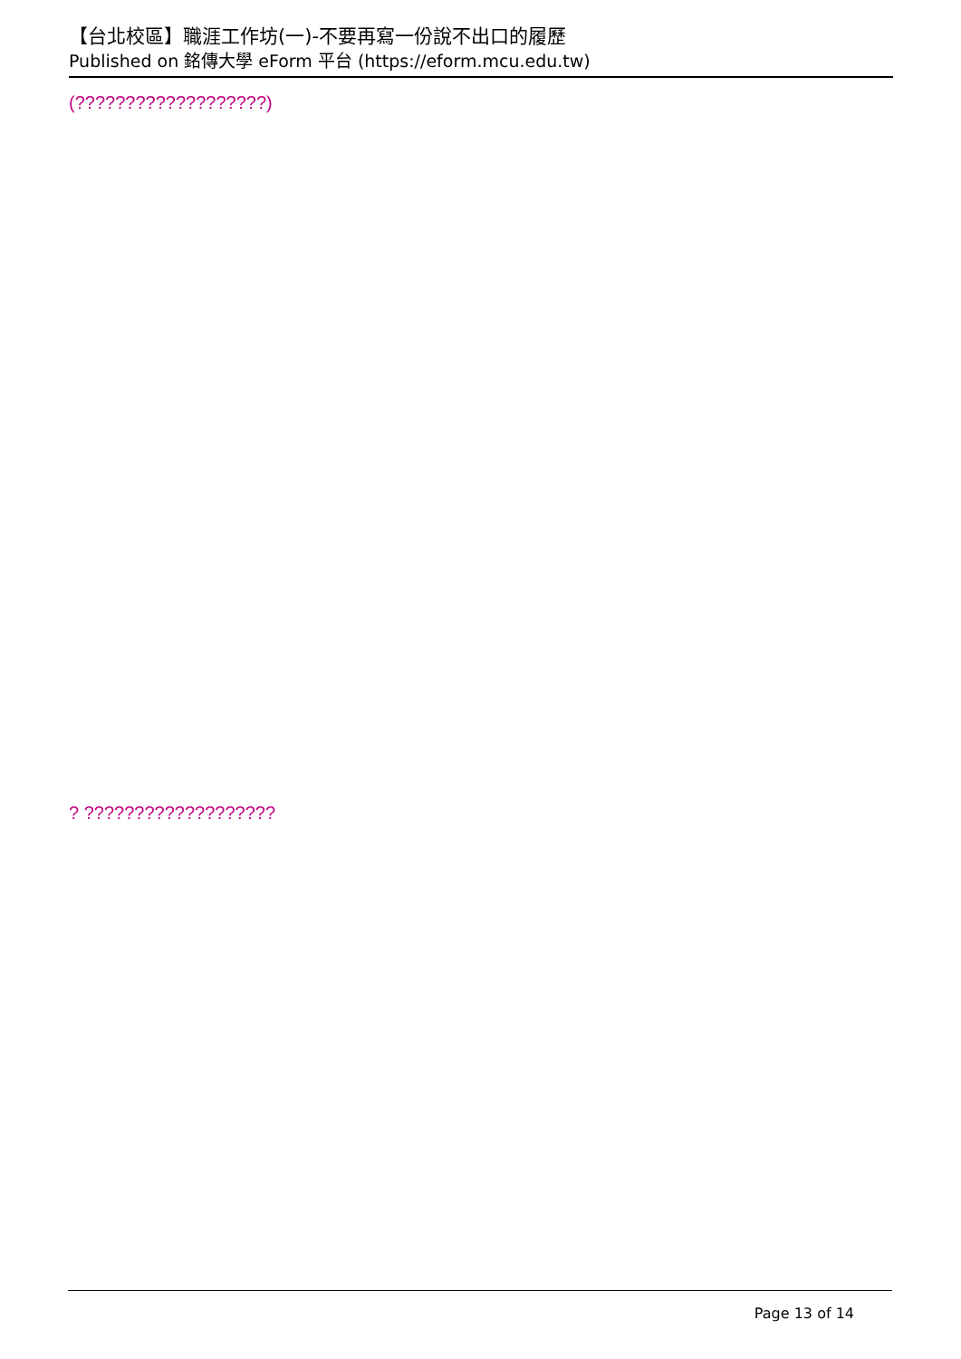【台北校區】職涯工作坊(一)-不要再寫一份說不出口的履歷
Published on 銘傳大學 eForm 平台 (https://eform.mcu.edu.tw)
(???????????????????)
? ???????????????????
Page 13 of 14